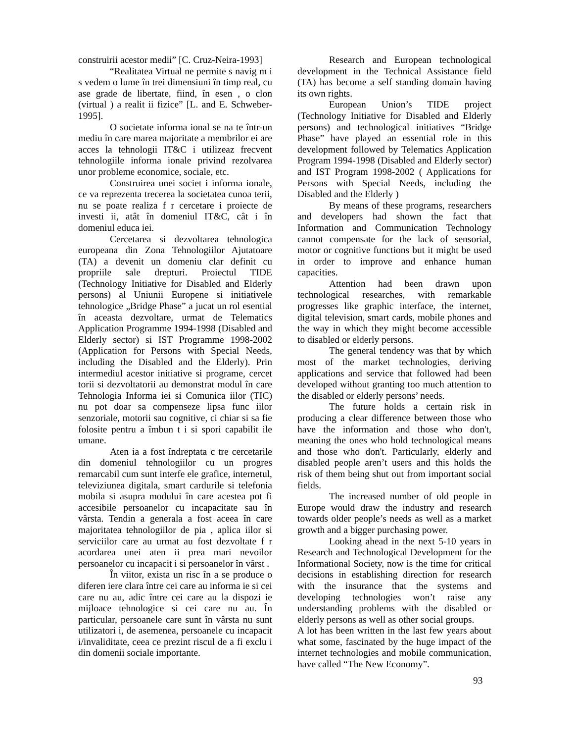construirii acestor medii” [C. Cruz-Neira-1993]
“Realitatea Virtual ne permite s navig m i s vedem o lume în trei dimensiuni în timp real, cu ase grade de libertate, fiind, în esen , o clon (virtual ) a realit ii fizice” [L. and E. Schweber-1995].
O societate informa ional se na te într-un mediu în care marea majoritate a membrilor ei are acces la tehnologii IT&C i utilizeaz frecvent tehnologiile informa ionale privind rezolvarea unor probleme economice, sociale, etc.
Construirea unei societ i informa ionale, ce va reprezenta trecerea la societatea cunoa terii, nu se poate realiza f r cercetare i proiecte de investi ii, atât în domeniul IT&C, cât i în domeniul educa iei.
Cercetarea si dezvoltarea tehnologica europeana din Zona Tehnologiilor Ajutatoare (TA) a devenit un domeniu clar definit cu propriile sale drepturi. Proiectul TIDE (Technology Initiative for Disabled and Elderly persons) al Uniunii Europene si initiativele tehnologice „Bridge Phase” a jucat un rol esential în aceasta dezvoltare, urmat de Telematics Application Programme 1994-1998 (Disabled and Elderly sector) si IST Programme 1998-2002 (Application for Persons with Special Needs, including the Disabled and the Elderly). Prin intermediul acestor initiative si programe, cercet torii si dezvoltatorii au demonstrat modul în care Tehnologia Informa iei si Comunica iilor (TIC) nu pot doar sa compenseze lipsa func iilor senzoriale, motorii sau cognitive, ci chiar si sa fie folosite pentru a îmbun t i si spori capabilit ile umane.
Aten ia a fost îndreptata c tre cercetarile din domeniul tehnologiilor cu un progres remarcabil cum sunt interfe ele grafice, internetul, televiziunea digitala, smart cardurile si telefonia mobila si asupra modului în care acestea pot fi accesibile persoanelor cu incapacitate sau în vârsta. Tendin a generala a fost aceea în care majoritatea tehnologiilor de pia , aplica iilor si serviciilor care au urmat au fost dezvoltate f r acordarea unei aten ii prea mari nevoilor persoanelor cu incapacit i si persoanelor în vârst .
În viitor, exista un risc în a se produce o diferen iere clara între cei care au informa ie si cei care nu au, adic între cei care au la dispozi ie mijloace tehnologice si cei care nu au. În particular, persoanele care sunt în vârsta nu sunt utilizatori i, de asemenea, persoanele cu incapacit i/invaliditate, ceea ce prezint riscul de a fi exclu i din domenii sociale importante.
Research and European technological development in the Technical Assistance field (TA) has become a self standing domain having its own rights.
European Union’s TIDE project (Technology Initiative for Disabled and Elderly persons) and technological initiatives “Bridge Phase” have played an essential role in this development followed by Telematics Application Program 1994-1998 (Disabled and Elderly sector) and IST Program 1998-2002 ( Applications for Persons with Special Needs, including the Disabled and the Elderly )
By means of these programs, researchers and developers had shown the fact that Information and Communication Technology cannot compensate for the lack of sensorial, motor or cognitive functions but it might be used in order to improve and enhance human capacities.
Attention had been drawn upon technological researches, with remarkable progresses like graphic interface, the internet, digital television, smart cards, mobile phones and the way in which they might become accessible to disabled or elderly persons.
The general tendency was that by which most of the market technologies, deriving applications and service that followed had been developed without granting too much attention to the disabled or elderly persons’ needs.
The future holds a certain risk in producing a clear difference between those who have the information and those who don't, meaning the ones who hold technological means and those who don't. Particularly, elderly and disabled people aren’t users and this holds the risk of them being shut out from important social fields.
The increased number of old people in Europe would draw the industry and research towards older people’s needs as well as a market growth and a bigger purchasing power.
Looking ahead in the next 5-10 years in Research and Technological Development for the Informational Society, now is the time for critical decisions in establishing direction for research with the insurance that the systems and developing technologies won’t raise any understanding problems with the disabled or elderly persons as well as other social groups.
A lot has been written in the last few years about what some, fascinated by the huge impact of the internet technologies and mobile communication, have called “The New Economy”.
93